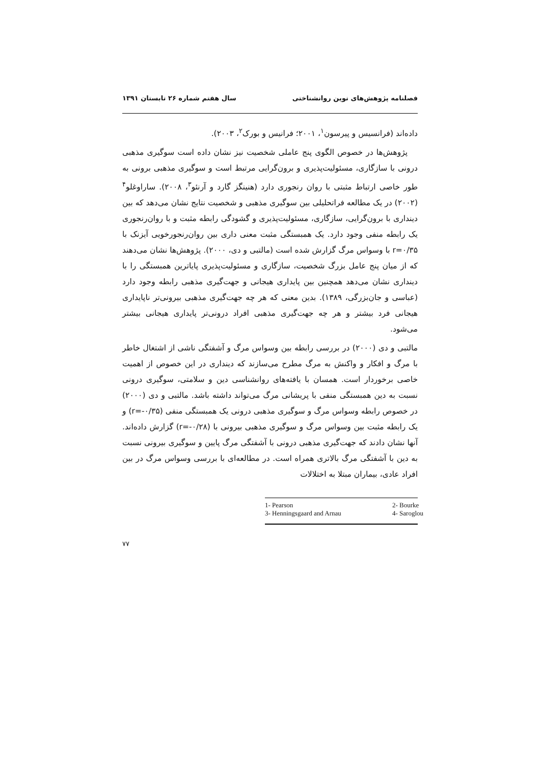فصلنامه پژوهش‌های نوین روانشناختی سال هفتم شماره ۲۶ تابستان ۱۳۹۱
داده‌اند (فرانسیس و پیرسون<sup>۱</sup>، ۲۰۰۱؛ فرانیس و بورک<sup>۲</sup>، ۲۰۰۳).
پژوهش‌ها در خصوص الگوی پنج عاملی شخصیت نیز نشان داده است سوگیری مذهبی درونی با سازگاری، مسئولیت‌پذیری و برون‌گرایی مرتبط است و سوگیری مذهبی برونی به طور خاصی ارتباط مثبتی با روان رنجوری دارد (هنینگز گارد و آرنئو<sup>۳</sup>، ۲۰۰۸). ساراوغلو<sup>۴</sup> (۲۰۰۲) در یک مطالعه فراتحلیلی بین سوگیری مذهبی و شخصیت نتایج نشان می‌دهد که بین دینداری با برون‌گرایی، سازگاری، مسئولیت‌پذیری و گشودگی رابطه مثبت و با روان‌رنجوری یک رابطه منفی وجود دارد. یک همبستگی مثبت معنی داری بین روان‌رنجورخویی آیزنک با r=۰/۳۵ با وسواس مرگ گزارش شده است (مالتبی و دی، ۲۰۰۰). پژوهش‌ها نشان می‌دهند که از میان پنج عامل بزرگ شخصیت، سازگاری و مسئولیت‌پذیری پایاترین همبستگی را با دینداری نشان می‌دهد همچنین بین پایداری هیجانی و جهت‌گیری مذهبی رابطه وجود دارد (عباسی و جان‌بزرگی، ۱۳۸۹). بدین معنی که هر چه جهت‌گیری مذهبی بیرونی‌تر ناپایداری هیجانی فرد بیشتر و هر چه جهت‌گیری مذهبی افراد درونی‌تر پایداری هیجانی بیشتر می‌شود.
مالتبی و دی (۲۰۰۰) در بررسی رابطه بین وسواس مرگ و آشفتگی ناشی از اشتغال خاطر با مرگ و افکار و واکنش به مرگ مطرح می‌سازند که دینداری در این خصوص از اهمیت خاصی برخوردار است. همسان با یافته‌های روانشناسی دین و سلامتی، سوگیری درونی نسبت به دین همبستگی منفی با پریشانی مرگ می‌تواند داشته باشد. مالتبی و دی (۲۰۰۰) در خصوص رابطه وسواس مرگ و سوگیری مذهبی درونی یک همبستگی منفی (r=-۰/۳۵) و یک رابطه مثبت بین وسواس مرگ و سوگیری مذهبی بیرونی با (r=-۰/۲۸) گزارش داده‌اند. آنها نشان دادند که جهت‌گیری مذهبی درونی با آشفتگی مرگ پایین و سوگیری بیرونی نسبت به دین با آشفتگی مرگ بالاتری همراه است. در مطالعه‌ای با بررسی وسواس مرگ در بین افراد عادی، بیماران مبتلا به اختلالات
1- Pearson 2- Bourke 3- Henningsgaard and Arnau 4- Saroglou
۷۷